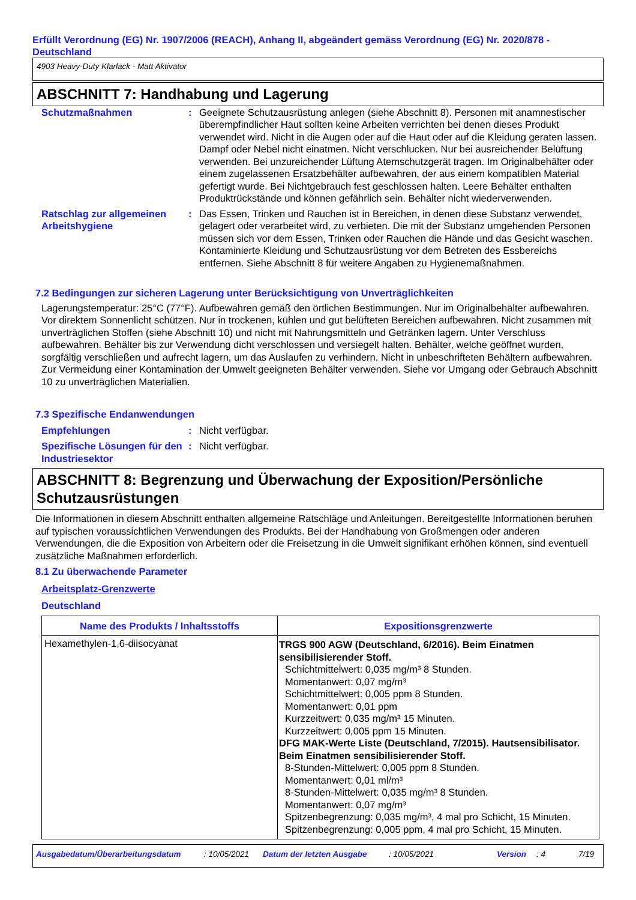Erfüllt Verordnung (EG) Nr. 1907/2006 (REACH), Anhang II, abgeändert gemäss Verordnung (EG) Nr. 2020/878 - Deutschland
4903 Heavy-Duty Klarlack - Matt Aktivator
ABSCHNITT 7: Handhabung und Lagerung
Schutzmaßnahmen : Geeignete Schutzausrüstung anlegen (siehe Abschnitt 8). Personen mit anamnestischer überempfindlicher Haut sollten keine Arbeiten verrichten bei denen dieses Produkt verwendet wird. Nicht in die Augen oder auf die Haut oder auf die Kleidung geraten lassen. Dampf oder Nebel nicht einatmen. Nicht verschlucken. Nur bei ausreichender Belüftung verwenden. Bei unzureichender Lüftung Atemschutzgerät tragen. Im Originalbehälter oder einem zugelassenen Ersatzbehälter aufbewahren, der aus einem kompatiblen Material gefertigt wurde. Bei Nichtgebrauch fest geschlossen halten. Leere Behälter enthalten Produktrückstände und können gefährlich sein. Behälter nicht wiederverwenden.
Ratschlag zur allgemeinen Arbeitshygiene
: Das Essen, Trinken und Rauchen ist in Bereichen, in denen diese Substanz verwendet, gelagert oder verarbeitet wird, zu verbieten. Die mit der Substanz umgehenden Personen müssen sich vor dem Essen, Trinken oder Rauchen die Hände und das Gesicht waschen. Kontaminierte Kleidung und Schutzausrüstung vor dem Betreten des Essbereichs entfernen. Siehe Abschnitt 8 für weitere Angaben zu Hygienemaßnahmen.
7.2 Bedingungen zur sicheren Lagerung unter Berücksichtigung von Unverträglichkeiten
Lagerungstemperatur: 25°C (77°F). Aufbewahren gemäß den örtlichen Bestimmungen. Nur im Originalbehälter aufbewahren. Vor direktem Sonnenlicht schützen. Nur in trockenen, kühlen und gut belüfteten Bereichen aufbewahren. Nicht zusammen mit unverträglichen Stoffen (siehe Abschnitt 10) und nicht mit Nahrungsmitteln und Getränken lagern. Unter Verschluss aufbewahren. Behälter bis zur Verwendung dicht verschlossen und versiegelt halten. Behälter, welche geöffnet wurden, sorgfältig verschließen und aufrecht lagern, um das Auslaufen zu verhindern. Nicht in unbeschrifteten Behältern aufbewahren. Zur Vermeidung einer Kontamination der Umwelt geeigneten Behälter verwenden. Siehe vor Umgang oder Gebrauch Abschnitt 10 zu unverträglichen Materialien.
7.3 Spezifische Endanwendungen
Empfehlungen : Nicht verfügbar.
Spezifische Lösungen für den Industriesektor
: Nicht verfügbar.
ABSCHNITT 8: Begrenzung und Überwachung der Exposition/Persönliche Schutzausrüstungen
Die Informationen in diesem Abschnitt enthalten allgemeine Ratschläge und Anleitungen. Bereitgestellte Informationen beruhen auf typischen voraussichtlichen Verwendungen des Produkts. Bei der Handhabung von Großmengen oder anderen Verwendungen, die die Exposition von Arbeitern oder die Freisetzung in die Umwelt signifikant erhöhen können, sind eventuell zusätzliche Maßnahmen erforderlich.
8.1 Zu überwachende Parameter
Arbeitsplatz-Grenzwerte
Deutschland
| Name des Produkts / Inhaltsstoffs | Expositionsgrenzwerte |
| --- | --- |
| Hexamethylen-1,6-diisocyanat | TRGS 900 AGW (Deutschland, 6/2016). Beim Einatmen sensibilisierender Stoff. Schichtmittelwert: 0,035 mg/m³ 8 Stunden. Momentanwert: 0,07 mg/m³ Schichtmittelwert: 0,005 ppm 8 Stunden. Momentanwert: 0,01 ppm Kurzzeitwert: 0,035 mg/m³ 15 Minuten. Kurzzeitwert: 0,005 ppm 15 Minuten. DFG MAK-Werte Liste (Deutschland, 7/2015). Hautsensibilisator. Beim Einatmen sensibilisierender Stoff. 8-Stunden-Mittelwert: 0,005 ppm 8 Stunden. Momentanwert: 0,01 ml/m³ 8-Stunden-Mittelwert: 0,035 mg/m³ 8 Stunden. Momentanwert: 0,07 mg/m³ Spitzenbegrenzung: 0,035 mg/m³, 4 mal pro Schicht, 15 Minuten. Spitzenbegrenzung: 0,005 ppm, 4 mal pro Schicht, 15 Minuten. |
Ausgabedatum/Überarbeitungsdatum: 10/05/2021 Datum der letzten Ausgabe: 10/05/2021 Version: 4 7/19